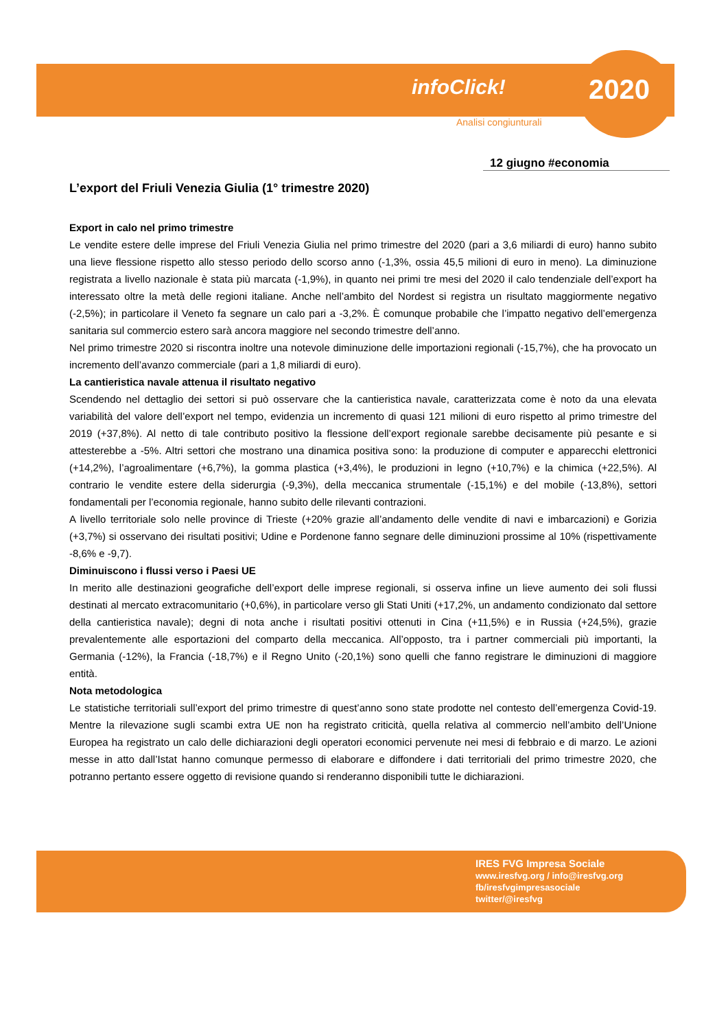infoClick! 2020
Analisi congiunturali
12 giugno #economia
L’export del Friuli Venezia Giulia (1° trimestre 2020)
Export in calo nel primo trimestre
Le vendite estere delle imprese del Friuli Venezia Giulia nel primo trimestre del 2020 (pari a 3,6 miliardi di euro) hanno subito una lieve flessione rispetto allo stesso periodo dello scorso anno (-1,3%, ossia 45,5 milioni di euro in meno). La diminuzione registrata a livello nazionale è stata più marcata (-1,9%), in quanto nei primi tre mesi del 2020 il calo tendenziale dell’export ha interessato oltre la metà delle regioni italiane. Anche nell’ambito del Nordest si registra un risultato maggiormente negativo (-2,5%); in particolare il Veneto fa segnare un calo pari a -3,2%. È comunque probabile che l’impatto negativo dell’emergenza sanitaria sul commercio estero sarà ancora maggiore nel secondo trimestre dell’anno.
Nel primo trimestre 2020 si riscontra inoltre una notevole diminuzione delle importazioni regionali (-15,7%), che ha provocato un incremento dell’avanzo commerciale (pari a 1,8 miliardi di euro).
La cantieristica navale attenua il risultato negativo
Scendendo nel dettaglio dei settori si può osservare che la cantieristica navale, caratterizzata come è noto da una elevata variabilità del valore dell’export nel tempo, evidenzia un incremento di quasi 121 milioni di euro rispetto al primo trimestre del 2019 (+37,8%). Al netto di tale contributo positivo la flessione dell’export regionale sarebbe decisamente più pesante e si attesterebbe a -5%. Altri settori che mostrano una dinamica positiva sono: la produzione di computer e apparecchi elettronici (+14,2%), l’agroalimentare (+6,7%), la gomma plastica (+3,4%), le produzioni in legno (+10,7%) e la chimica (+22,5%). Al contrario le vendite estere della siderurgia (-9,3%), della meccanica strumentale (-15,1%) e del mobile (-13,8%), settori fondamentali per l’economia regionale, hanno subito delle rilevanti contrazioni.
A livello territoriale solo nelle province di Trieste (+20% grazie all’andamento delle vendite di navi e imbarcazioni) e Gorizia (+3,7%) si osservano dei risultati positivi; Udine e Pordenone fanno segnare delle diminuzioni prossime al 10% (rispettivamente -8,6% e -9,7).
Diminuiscono i flussi verso i Paesi UE
In merito alle destinazioni geografiche dell’export delle imprese regionali, si osserva infine un lieve aumento dei soli flussi destinati al mercato extracomunitario (+0,6%), in particolare verso gli Stati Uniti (+17,2%, un andamento condizionato dal settore della cantieristica navale); degni di nota anche i risultati positivi ottenuti in Cina (+11,5%) e in Russia (+24,5%), grazie prevalentemente alle esportazioni del comparto della meccanica. All’opposto, tra i partner commerciali più importanti, la Germania (-12%), la Francia (-18,7%) e il Regno Unito (-20,1%) sono quelli che fanno registrare le diminuzioni di maggiore entità.
Nota metodologica
Le statistiche territoriali sull’export del primo trimestre di quest’anno sono state prodotte nel contesto dell’emergenza Covid-19. Mentre la rilevazione sugli scambi extra UE non ha registrato criticità, quella relativa al commercio nell’ambito dell’Unione Europea ha registrato un calo delle dichiarazioni degli operatori economici pervenute nei mesi di febbraio e di marzo. Le azioni messe in atto dall’Istat hanno comunque permesso di elaborare e diffondere i dati territoriali del primo trimestre 2020, che potranno pertanto essere oggetto di revisione quando si renderanno disponibili tutte le dichiarazioni.
IRES FVG Impresa Sociale
www.iresfvg.org / info@iresfvg.org
fb/iresfvgimpresasociale
twitter/@iresfvg